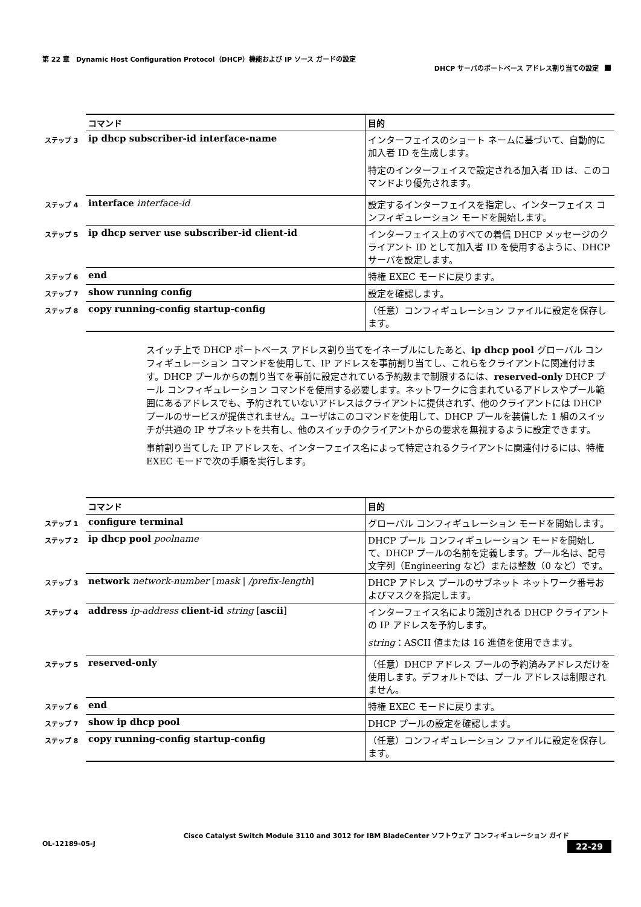第 22 章　Dynamic Host Configuration Protocol（DHCP）機能および IP ソース ガードの設定
DHCP サーバのポートベース アドレス割り当ての設定
| | コマンド | 目的 |
| ステップ 3 | ip dhcp subscriber-id interface-name | インターフェイスのショート ネームに基づいて、自動的に加入者 ID を生成します。 特定のインターフェイスで設定される加入者 ID は、このコマンドより優先されます。 |
| ステップ 4 | interface interface-id | 設定するインターフェイスを指定し、インターフェイス コンフィギュレーション モードを開始します。 |
| ステップ 5 | ip dhcp server use subscriber-id client-id | インターフェイス上のすべての着信 DHCP メッセージのクライアント ID として加入者 ID を使用するように、DHCP サーバを設定します。 |
| ステップ 6 | end | 特権 EXEC モードに戻ります。 |
| ステップ 7 | show running config | 設定を確認します。 |
| ステップ 8 | copy running-config startup-config | （任意）コンフィギュレーション ファイルに設定を保存します。 |
スイッチ上で DHCP ポートベース アドレス割り当てをイネーブルにしたあと、ip dhcp pool グローバル コンフィギュレーション コマンドを使用して、IP アドレスを事前割り当てし、これらをクライアントに関連付けます。DHCP プールからの割り当てを事前に設定されている予約数まで制限するには、reserved-only DHCP プール コンフィギュレーション コマンドを使用する必要します。ネットワークに含まれているアドレスやプール範囲にあるアドレスでも、予約されていないアドレスはクライアントに提供されず、他のクライアントには DHCP プールのサービスが提供されません。ユーザはこのコマンドを使用して、DHCP プールを装備した 1 組のスイッチが共通の IP サブネットを共有し、他のスイッチのクライアントからの要求を無視するように設定できます。
事前割り当てした IP アドレスを、インターフェイス名によって特定されるクライアントに関連付けるには、特権 EXEC モードで次の手順を実行します。
| | コマンド | 目的 |
| ステップ 1 | configure terminal | グローバル コンフィギュレーション モードを開始します。 |
| ステップ 2 | ip dhcp pool poolname | DHCP プール コンフィギュレーション モードを開始して、DHCP プールの名前を定義します。プール名は、記号文字列（Engineering など）または整数（0 など）です。 |
| ステップ 3 | network network-number [ mask / /prefix-length ] | DHCP アドレス プールのサブネット ネットワーク番号およびマスクを指定します。 |
| ステップ 4 | address ip-address client-id string [ ascii ] | インターフェイス名により識別される DHCP クライアントの IP アドレスを予約します。 string ：ASCII 値または 16 進値を使用できます。 |
| ステップ 5 | reserved-only | （任意）DHCP アドレス プールの予約済みアドレスだけを使用します。デフォルトでは、プール アドレスは制限されません。 |
| ステップ 6 | end | 特権 EXEC モードに戻ります。 |
| ステップ 7 | show ip dhcp pool | DHCP プールの設定を確認します。 |
| ステップ 8 | copy running-config startup-config | （任意）コンフィギュレーション ファイルに設定を保存します。 |
Cisco Catalyst Switch Module 3110 and 3012 for IBM BladeCenter ソフトウェア コンフィギュレーション ガイド
22-29 OL-12189-05-J